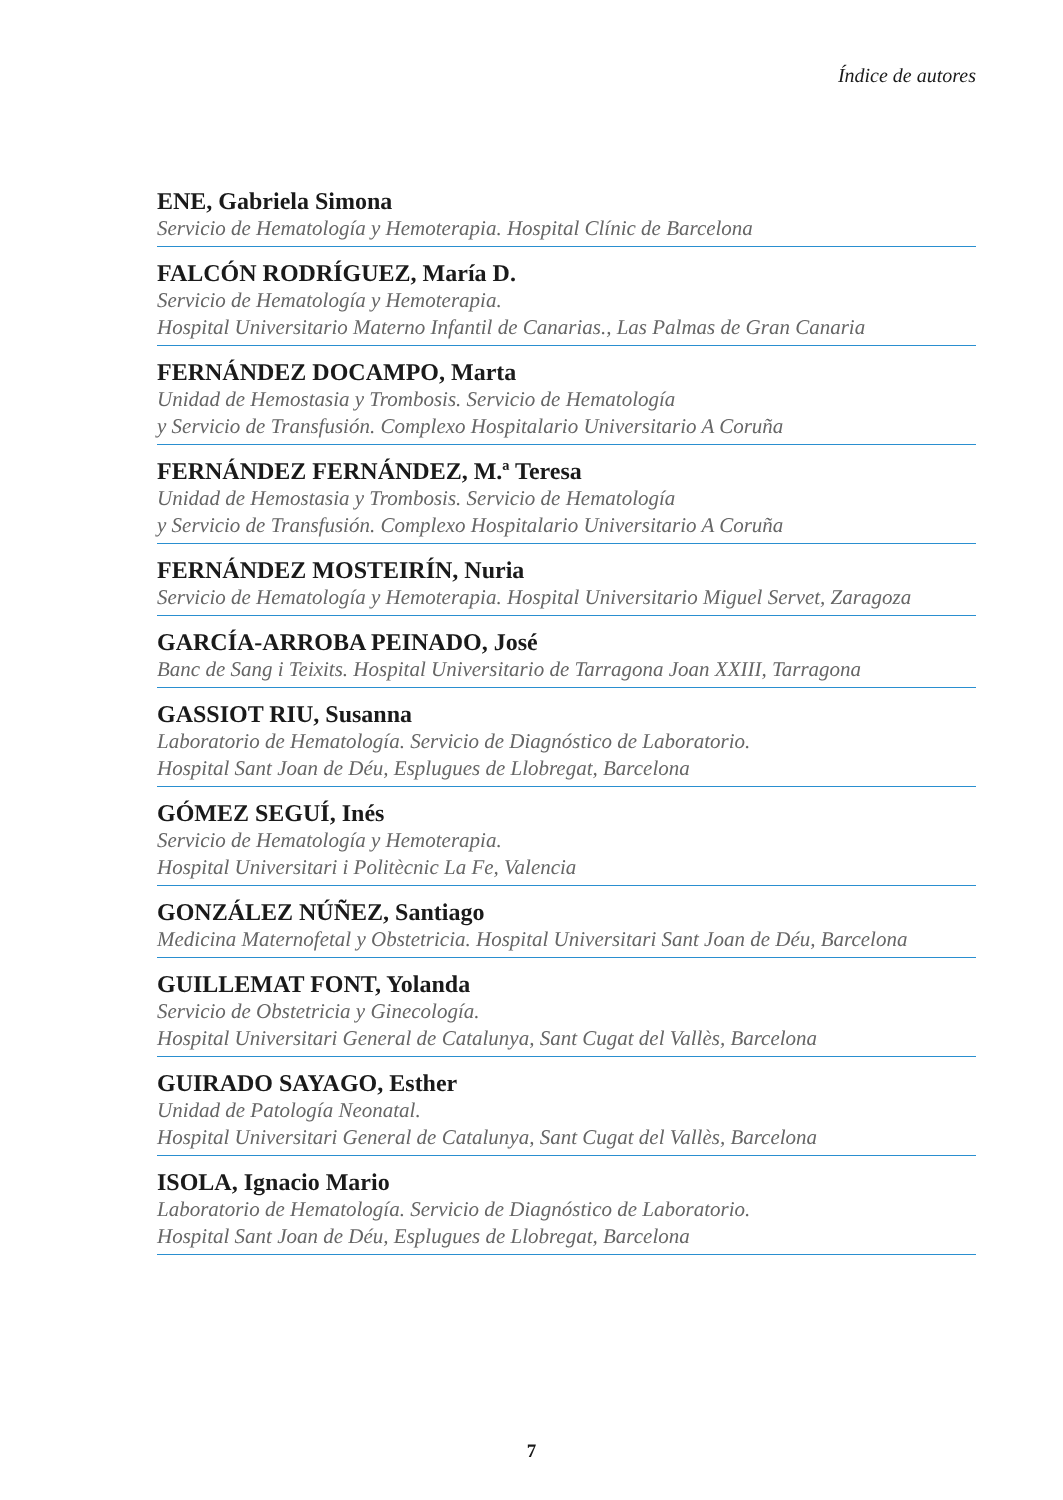Índice de autores
ENE, Gabriela Simona
Servicio de Hematología y Hemoterapia. Hospital Clínic de Barcelona
FALCÓN RODRÍGUEZ, María D.
Servicio de Hematología y Hemoterapia.
Hospital Universitario Materno Infantil de Canarias., Las Palmas de Gran Canaria
FERNÁNDEZ DOCAMPO, Marta
Unidad de Hemostasia y Trombosis. Servicio de Hematología
y Servicio de Transfusión. Complexo Hospitalario Universitario A Coruña
FERNÁNDEZ FERNÁNDEZ, M.ª Teresa
Unidad de Hemostasia y Trombosis. Servicio de Hematología
y Servicio de Transfusión. Complexo Hospitalario Universitario A Coruña
FERNÁNDEZ MOSTEIRÍN, Nuria
Servicio de Hematología y Hemoterapia. Hospital Universitario Miguel Servet, Zaragoza
GARCÍA-ARROBA PEINADO, José
Banc de Sang i Teixits. Hospital Universitario de Tarragona Joan XXIII, Tarragona
GASSIOT RIU, Susanna
Laboratorio de Hematología. Servicio de Diagnóstico de Laboratorio.
Hospital Sant Joan de Déu, Esplugues de Llobregat, Barcelona
GÓMEZ SEGUÍ, Inés
Servicio de Hematología y Hemoterapia.
Hospital Universitari i Politècnic La Fe, Valencia
GONZÁLEZ NÚÑEZ, Santiago
Medicina Maternofetal y Obstetricia. Hospital Universitari Sant Joan de Déu, Barcelona
GUILLEMAT FONT, Yolanda
Servicio de Obstetricia y Ginecología.
Hospital Universitari General de Catalunya, Sant Cugat del Vallès, Barcelona
GUIRADO SAYAGO, Esther
Unidad de Patología Neonatal.
Hospital Universitari General de Catalunya, Sant Cugat del Vallès, Barcelona
ISOLA, Ignacio Mario
Laboratorio de Hematología. Servicio de Diagnóstico de Laboratorio.
Hospital Sant Joan de Déu, Esplugues de Llobregat, Barcelona
7